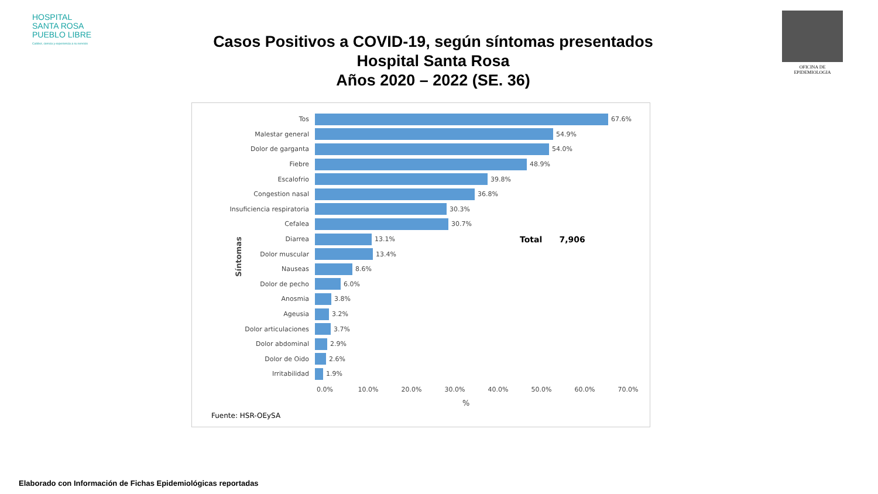HOSPITAL
SANTA ROSA
PUEBLO LIBRE
Calidez, ciencia y experiencia a su servicio
Casos Positivos a COVID-19, según síntomas presentados
Hospital Santa Rosa
Años 2020 – 2022 (SE. 36)
OFICINA DE EPIDEMIOLOGIA
Síntomas
Tos 67.6%
Malestar general 54.9%
Dolor de garganta 54.0%
Fiebre 48.9%
Escalofrio 39.8%
Congestion nasal 36.8%
Insuficiencia respiratoria 30.3%
Cefalea 30.7%
Diarrea 13.1%
Dolor muscular 13.4%
Nauseas 8.6%
Dolor de pecho 6.0%
Anosmia 3.8%
Ageusia 3.2%
Dolor articulaciones 3.7%
Dolor abdominal 2.9%
Dolor de Oido 2.6%
Irritabilidad 1.9%
Total 7,906
0.0% 10.0% 20.0% 30.0% 40.0% 50.0% 60.0% 70.0%
%
Fuente: HSR-OEySA
Elaborado con Información de Fichas Epidemiológicas reportadas